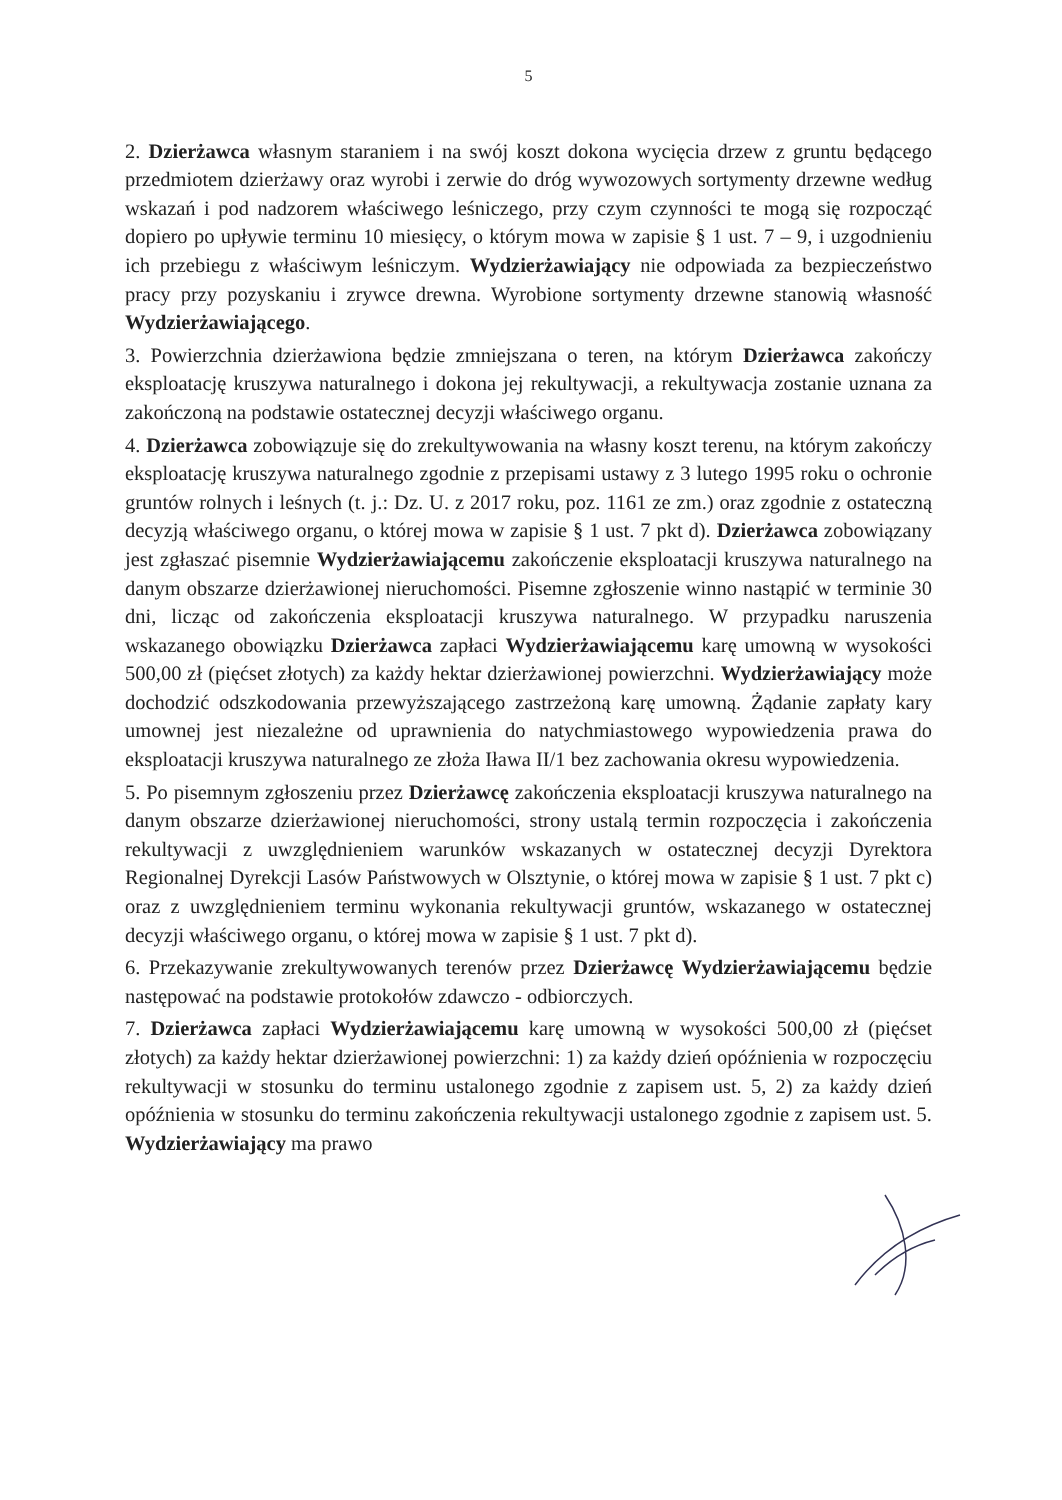5
2. Dzierżawca własnym staraniem i na swój koszt dokona wycięcia drzew z gruntu będącego przedmiotem dzierżawy oraz wyrobi i zerwie do dróg wywozowych sortymenty drzewne według wskazań i pod nadzorem właściwego leśniczego, przy czym czynności te mogą się rozpocząć dopiero po upływie terminu 10 miesięcy, o którym mowa w zapisie § 1 ust. 7 – 9, i uzgodnieniu ich przebiegu z właściwym leśniczym. Wydzierżawiający nie odpowiada za bezpieczeństwo pracy przy pozyskaniu i zrywce drewna. Wyrobione sortymenty drzewne stanowią własność Wydzierżawiającego.
3. Powierzchnia dzierżawiona będzie zmniejszana o teren, na którym Dzierżawca zakończy eksploatację kruszywa naturalnego i dokona jej rekultywacji, a rekultywacja zostanie uznana za zakończoną na podstawie ostatecznej decyzji właściwego organu.
4. Dzierżawca zobowiązuje się do zrekultywowania na własny koszt terenu, na którym zakończy eksploatację kruszywa naturalnego zgodnie z przepisami ustawy z 3 lutego 1995 roku o ochronie gruntów rolnych i leśnych (t. j.: Dz. U. z 2017 roku, poz. 1161 ze zm.) oraz zgodnie z ostateczną decyzją właściwego organu, o której mowa w zapisie § 1 ust. 7 pkt d). Dzierżawca zobowiązany jest zgłaszać pisemnie Wydzierżawiającemu zakończenie eksploatacji kruszywa naturalnego na danym obszarze dzierżawionej nieruchomości. Pisemne zgłoszenie winno nastąpić w terminie 30 dni, licząc od zakończenia eksploatacji kruszywa naturalnego. W przypadku naruszenia wskazanego obowiązku Dzierżawca zapłaci Wydzierżawiającemu karę umowną w wysokości 500,00 zł (pięćset złotych) za każdy hektar dzierżawionej powierzchni. Wydzierżawiający może dochodzić odszkodowania przewyższającego zastrzeżoną karę umowną. Żądanie zapłaty kary umownej jest niezależne od uprawnienia do natychmiastowego wypowiedzenia prawa do eksploatacji kruszywa naturalnego ze złoża Iława II/1 bez zachowania okresu wypowiedzenia.
5. Po pisemnym zgłoszeniu przez Dzierżawcę zakończenia eksploatacji kruszywa naturalnego na danym obszarze dzierżawionej nieruchomości, strony ustalą termin rozpoczęcia i zakończenia rekultywacji z uwzględnieniem warunków wskazanych w ostatecznej decyzji Dyrektora Regionalnej Dyrekcji Lasów Państwowych w Olsztynie, o której mowa w zapisie § 1 ust. 7 pkt c) oraz z uwzględnieniem terminu wykonania rekultywacji gruntów, wskazanego w ostatecznej decyzji właściwego organu, o której mowa w zapisie § 1 ust. 7 pkt d).
6. Przekazywanie zrekultywowanych terenów przez Dzierżawcę Wydzierżawiającemu będzie następować na podstawie protokołów zdawczo - odbiorczych.
7. Dzierżawca zapłaci Wydzierżawiającemu karę umowną w wysokości 500,00 zł (pięćset złotych) za każdy hektar dzierżawionej powierzchni: 1) za każdy dzień opóźnienia w rozpoczęciu rekultywacji w stosunku do terminu ustalonego zgodnie z zapisem ust. 5, 2) za każdy dzień opóźnienia w stosunku do terminu zakończenia rekultywacji ustalonego zgodnie z zapisem ust. 5. Wydzierżawiający ma prawo